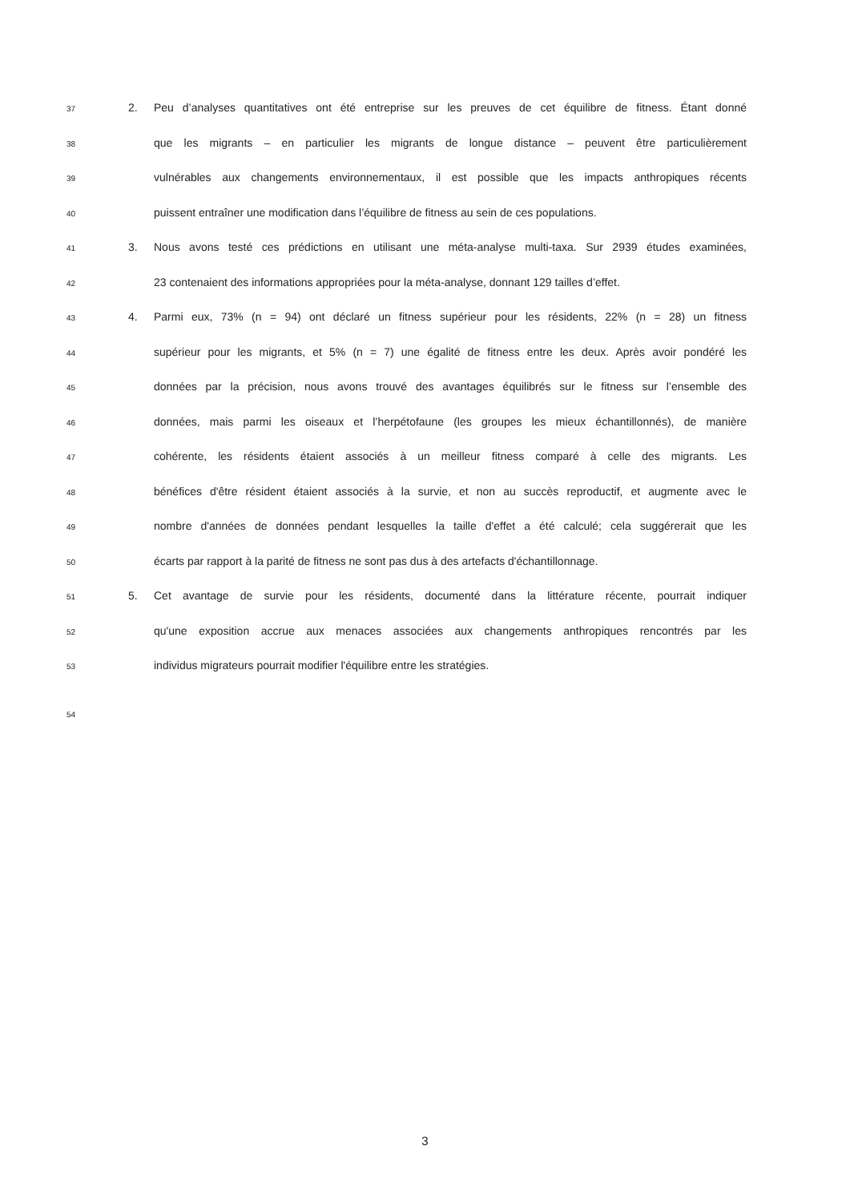37 2. Peu d’analyses quantitatives ont été entreprise sur les preuves de cet équilibre de fitness. Étant donné
38 que les migrants – en particulier les migrants de longue distance – peuvent être particulièrement
39 vulnérables aux changements environnementaux, il est possible que les impacts anthropiques récents
40 puissent entraîner une modification dans l’équilibre de fitness au sein de ces populations.
41 3. Nous avons testé ces prédictions en utilisant une méta-analyse multi-taxa. Sur 2939 études examinées,
42 23 contenaient des informations appropriées pour la méta-analyse, donnant 129 tailles d’effet.
43 4. Parmi eux, 73% (n = 94) ont déclaré un fitness supérieur pour les résidents, 22% (n = 28) un fitness
44 supérieur pour les migrants, et 5% (n = 7) une égalité de fitness entre les deux. Après avoir pondéré les
45 données par la précision, nous avons trouvé des avantages équilibrés sur le fitness sur l’ensemble des
46 données, mais parmi les oiseaux et l’herpétofaune (les groupes les mieux échantillonnés), de manière
47 cohérente, les résidents étaient associés à un meilleur fitness comparé à celle des migrants. Les
48 bénéfices d'être résident étaient associés à la survie, et non au succès reproductif, et augmente avec le
49 nombre d'années de données pendant lesquelles la taille d'effet a été calculé; cela suggérerait que les
50 écarts par rapport à la parité de fitness ne sont pas dus à des artefacts d'échantillonnage.
51 5. Cet avantage de survie pour les résidents, documenté dans la littérature récente, pourrait indiquer
52 qu'une exposition accrue aux menaces associées aux changements anthropiques rencontrés par les
53 individus migrateurs pourrait modifier l'équilibre entre les stratégies.
54
3